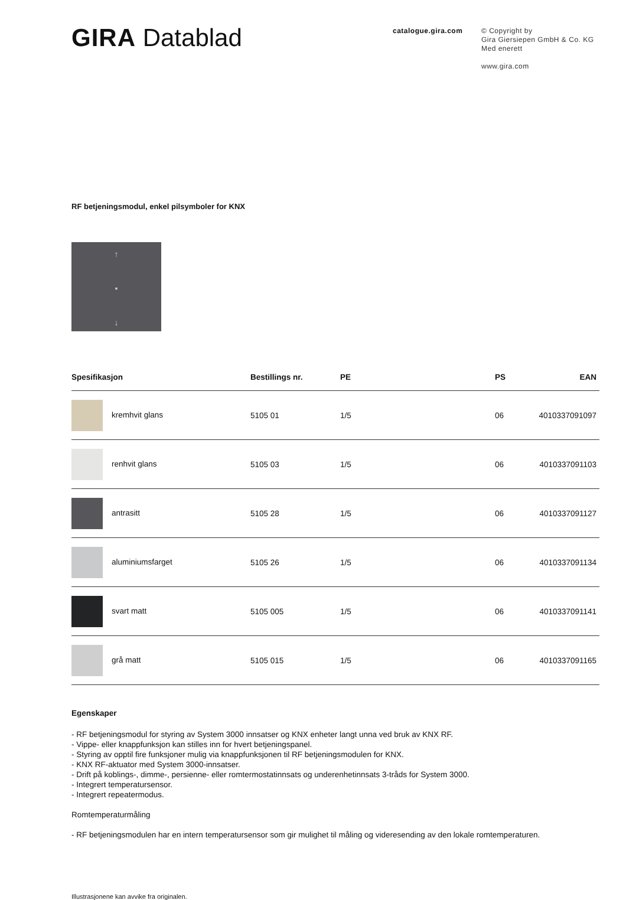GIRA Datablad
catalogue.gira.com
© Copyright by
Gira Giersiepen GmbH & Co. KG
Med enerett
www.gira.com
RF betjeningsmodul, enkel pilsymboler for KNX
↑
▪
↓
| Spesifikasjon | Bestillings nr. | PE | PS | EAN |
| --- | --- | --- | --- | --- |
| kremhvit glans | 5105 01 | 1/5 | 06 | 4010337091097 |
| renhvit glans | 5105 03 | 1/5 | 06 | 4010337091103 |
| antrasitt | 5105 28 | 1/5 | 06 | 4010337091127 |
| aluminiumsfarget | 5105 26 | 1/5 | 06 | 4010337091134 |
| svart matt | 5105 005 | 1/5 | 06 | 4010337091141 |
| grå matt | 5105 015 | 1/5 | 06 | 4010337091165 |
Egenskaper
- RF betjeningsmodul for styring av System 3000 innsatser og KNX enheter langt unna ved bruk av KNX RF.
- Vippe- eller knappfunksjon kan stilles inn for hvert betjeningspanel.
- Styring av opptil fire funksjoner mulig via knappfunksjonen til RF betjeningsmodulen for KNX.
- KNX RF-aktuator med System 3000-innsatser.
- Drift på koblings-, dimme-, persienne- eller romtermostatinnsats og underenhetinnsats 3-tråds for System 3000.
- Integrert temperatursensor.
- Integrert repeatermodus.
Romtemperaturmåling
- RF betjeningsmodulen har en intern temperatursensor som gir mulighet til måling og videresending av den lokale romtemperaturen.
Illustrasjonene kan avvike fra originalen.